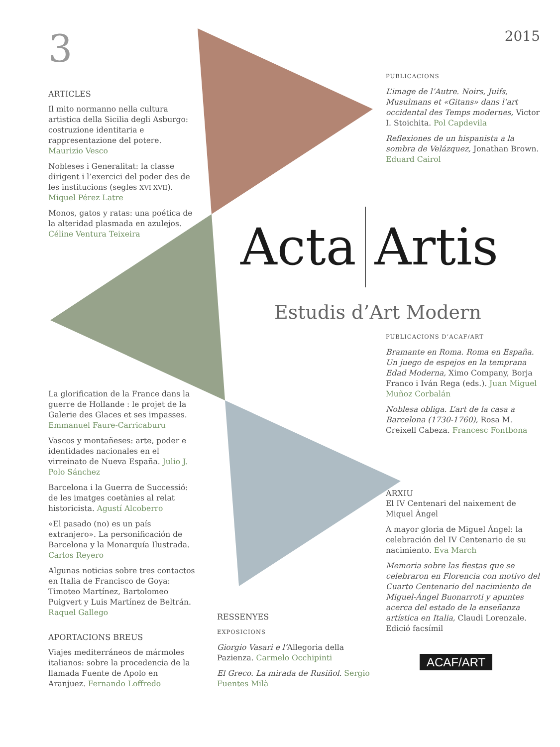3
ARTICLES
Il mito normanno nella cultura artistica della Sicilia degli Asburgo: costruzione identitaria e rappresentazione del potere. Maurizio Vesco
Nobleses i Generalitat: la classe dirigent i l’exercici del poder des de les institucions (segles XVI-XVII). Miquel Pérez Latre
Monos, gatos y ratas: una poética de la alteridad plasmada en azulejos. Céline Ventura Teixeira
La glorification de la France dans la guerre de Hollande : le projet de la Galerie des Glaces et ses impasses. Emmanuel Faure-Carricaburu
Vascos y montañeses: arte, poder e identidades nacionales en el virreinato de Nueva España. Julio J. Polo Sánchez
Barcelona i la Guerra de Successió: de les imatges coetànies al relat historicista. Agustí Alcoberro
«El pasado (no) es un país extranjero». La personificación de Barcelona y la Monarquía Ilustrada. Carlos Reyero
Algunas noticias sobre tres contactos en Italia de Francisco de Goya: Timoteo Martínez, Bartolomeo Puigvert y Luis Martínez de Beltrán. Raquel Gallego
APORTACIONS BREUS
Viajes mediterráneos de mármoles italianos: sobre la procedencia de la llamada Fuente de Apolo en Aranjuez. Fernando Loffredo
Acta Artis
Estudis d’Art Modern
RESSENYES
EXPOSICIONS
Giorgio Vasari e l’Allegoria della Pazienza. Carmelo Occhipinti
El Greco. La mirada de Rusiñol. Sergio Fuentes Milà
2015
PUBLICACIONS
L’image de l’Autre. Noirs, Juifs, Musulmans et «Gitans» dans l’art occidental des Temps modernes, Victor I. Stoichita. Pol Capdevila
Reflexiones de un hispanista a la sombra de Velázquez, Jonathan Brown. Eduard Cairol
PUBLICACIONS D’ACAF/ART
Bramante en Roma. Roma en España. Un juego de espejos en la temprana Edad Moderna, Ximo Company, Borja Franco i Iván Rega (eds.). Juan Miguel Muñoz Corbalán
Noblesa obliga. L’art de la casa a Barcelona (1730-1760), Rosa M. Creixell Cabeza. Francesc Fontbona
ARXIU
El IV Centenari del naixement de Miquel Àngel
A mayor gloria de Miguel Ángel: la celebración del IV Centenario de su nacimiento. Eva March
Memoria sobre las fiestas que se celebraron en Florencia con motivo del Cuarto Centenario del nacimiento de Miguel-Ángel Buonarroti y apuntes acerca del estado de la enseñanza artística en Italia, Claudi Lorenzale. Edició facsímil
ACAF/ART